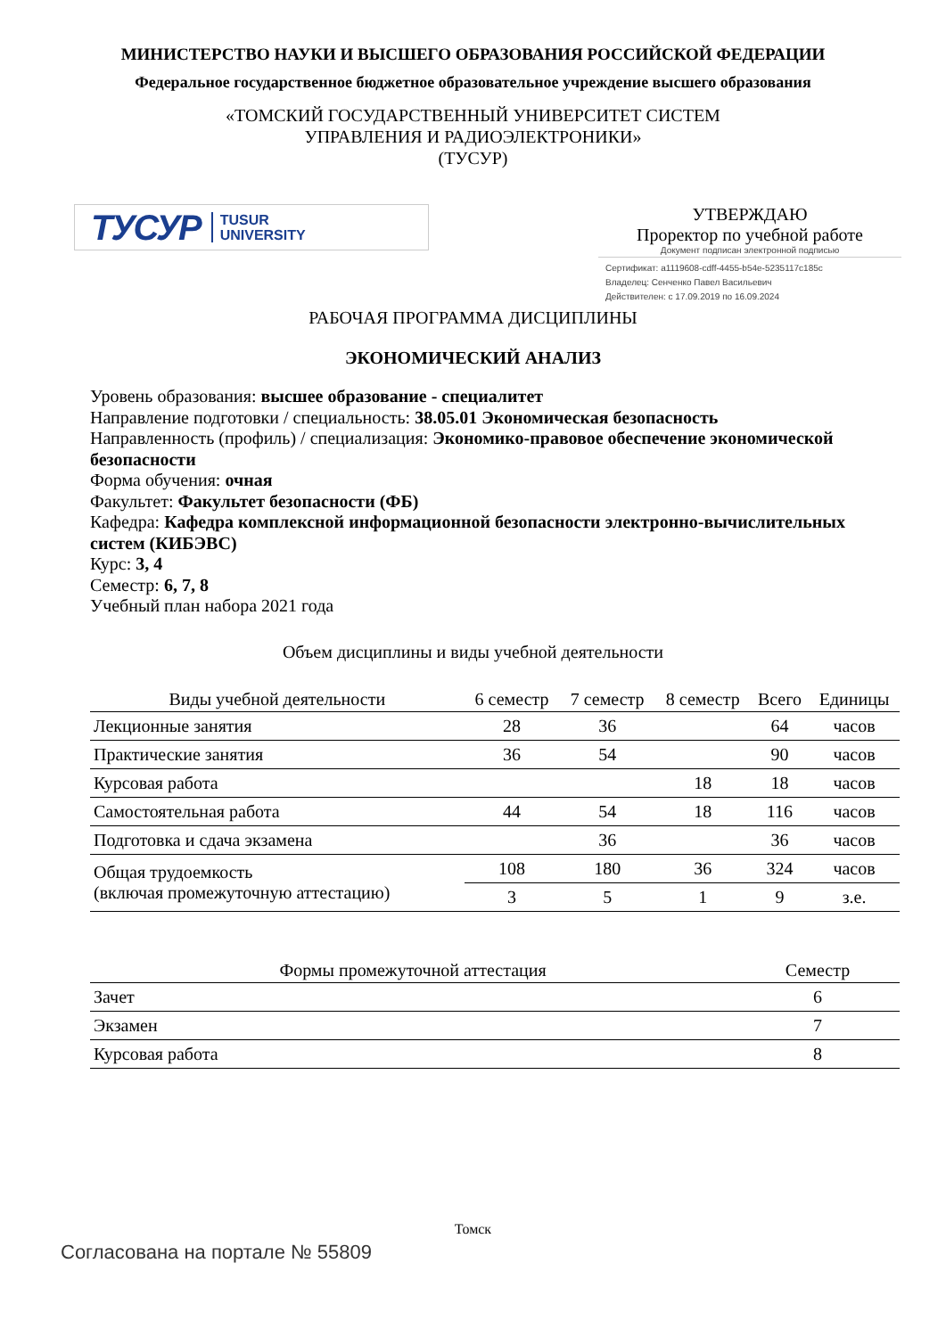МИНИСТЕРСТВО НАУКИ И ВЫСШЕГО ОБРАЗОВАНИЯ РОССИЙСКОЙ ФЕДЕРАЦИИ
Федеральное государственное бюджетное образовательное учреждение высшего образования
«ТОМСКИЙ ГОСУДАРСТВЕННЫЙ УНИВЕРСИТЕТ СИСТЕМ
УПРАВЛЕНИЯ И РАДИОЭЛЕКТРОНИКИ»
(ТУСУР)
ТУСУР TUSUR
UNIVERSITY
УТВЕРЖДАЮ
Проректор по учебной работе
Документ подписан электронной подписью
Сертификат: a1119608-cdff-4455-b54e-5235117c185c
Владелец: Сенченко Павел Васильевич
Действителен: с 17.09.2019 по 16.09.2024
РАБОЧАЯ ПРОГРАММА ДИСЦИПЛИНЫ
ЭКОНОМИЧЕСКИЙ АНАЛИЗ
Уровень образования: высшее образование - специалитет
Направление подготовки / специальность: 38.05.01 Экономическая безопасность
Направленность (профиль) / специализация: Экономико-правовое обеспечение экономической безопасности
Форма обучения: очная
Факультет: Факультет безопасности (ФБ)
Кафедра: Кафедра комплексной информационной безопасности электронно-вычислительных систем (КИБЭВС)
Курс: 3, 4
Семестр: 6, 7, 8
Учебный план набора 2021 года
Объем дисциплины и виды учебной деятельности
| Виды учебной деятельности | 6 семестр | 7 семестр | 8 семестр | Всего | Единицы |
| --- | --- | --- | --- | --- | --- |
| Лекционные занятия | 28 | 36 | | 64 | часов |
| Практические занятия | 36 | 54 | | 90 | часов |
| Курсовая работа | | | 18 | 18 | часов |
| Самостоятельная работа | 44 | 54 | 18 | 116 | часов |
| Подготовка и сдача экзамена | | 36 | | 36 | часов |
| Общая трудоемкость (включая промежуточную аттестацию) | 108 | 180 | 36 | 324 | часов |
| | 3 | 5 | 1 | 9 | з.е. |
| Формы промежуточной аттестация | Семестр |
| --- | --- |
| Зачет | 6 |
| Экзамен | 7 |
| Курсовая работа | 8 |
Томск
Согласована на портале № 55809